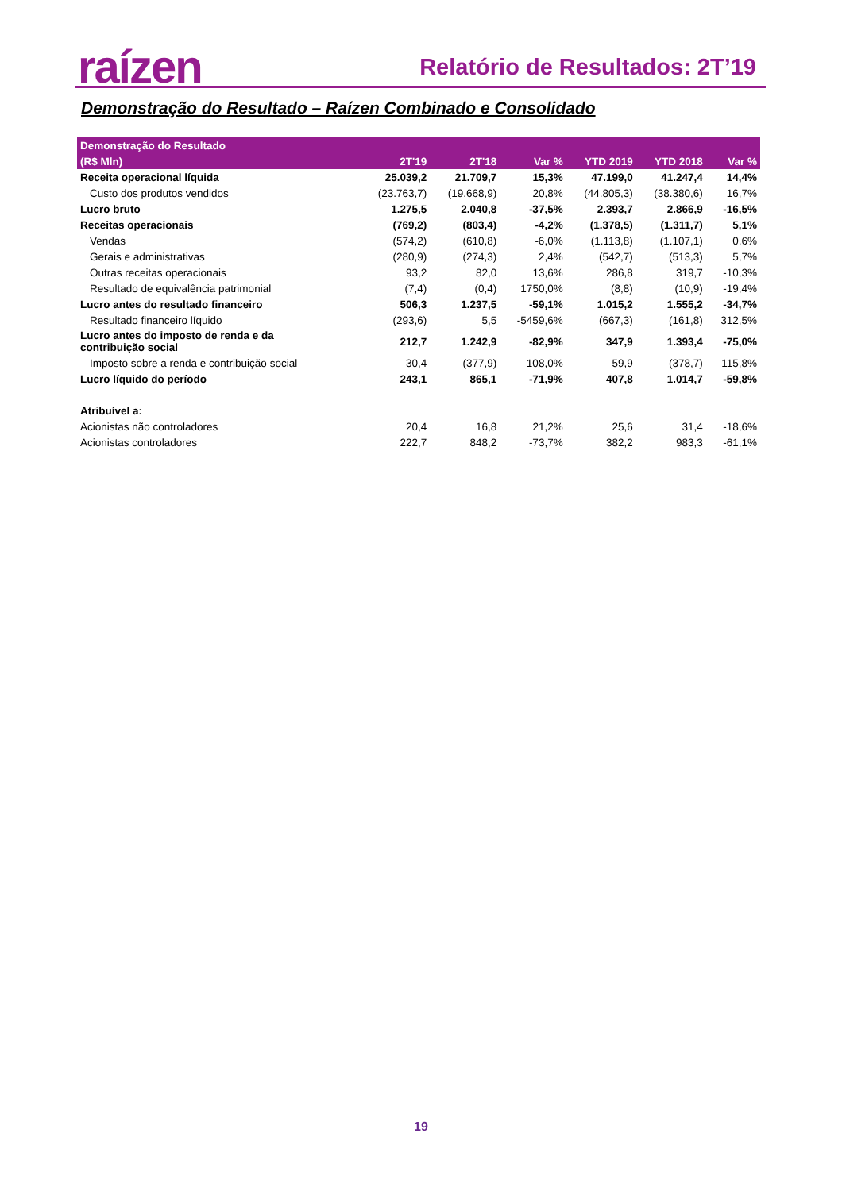raízen Relatório de Resultados: 2T’19
Demonstração do Resultado – Raízen Combinado e Consolidado
| Demonstração do Resultado | | | | | | |
| --- | --- | --- | --- | --- | --- | --- |
| (R$ Mln) | 2T'19 | 2T'18 | Var % | YTD 2019 | YTD 2018 | Var % |
| Receita operacional líquida | 25.039,2 | 21.709,7 | 15,3% | 47.199,0 | 41.247,4 | 14,4% |
| Custo dos produtos vendidos | (23.763,7) | (19.668,9) | 20,8% | (44.805,3) | (38.380,6) | 16,7% |
| Lucro bruto | 1.275,5 | 2.040,8 | -37,5% | 2.393,7 | 2.866,9 | -16,5% |
| Receitas operacionais | (769,2) | (803,4) | -4,2% | (1.378,5) | (1.311,7) | 5,1% |
| Vendas | (574,2) | (610,8) | -6,0% | (1.113,8) | (1.107,1) | 0,6% |
| Gerais e administrativas | (280,9) | (274,3) | 2,4% | (542,7) | (513,3) | 5,7% |
| Outras receitas operacionais | 93,2 | 82,0 | 13,6% | 286,8 | 319,7 | -10,3% |
| Resultado de equivalência patrimonial | (7,4) | (0,4) | 1750,0% | (8,8) | (10,9) | -19,4% |
| Lucro antes do resultado financeiro | 506,3 | 1.237,5 | -59,1% | 1.015,2 | 1.555,2 | -34,7% |
| Resultado financeiro líquido | (293,6) | 5,5 | -5459,6% | (667,3) | (161,8) | 312,5% |
| Lucro antes do imposto de renda e da contribuição social | 212,7 | 1.242,9 | -82,9% | 347,9 | 1.393,4 | -75,0% |
| Imposto sobre a renda e contribuição social | 30,4 | (377,9) | 108,0% | 59,9 | (378,7) | 115,8% |
| Lucro líquido do período | 243,1 | 865,1 | -71,9% | 407,8 | 1.014,7 | -59,8% |
| Atribuível a: | | | | | | |
| Acionistas não controladores | 20,4 | 16,8 | 21,2% | 25,6 | 31,4 | -18,6% |
| Acionistas controladores | 222,7 | 848,2 | -73,7% | 382,2 | 983,3 | -61,1% |
19